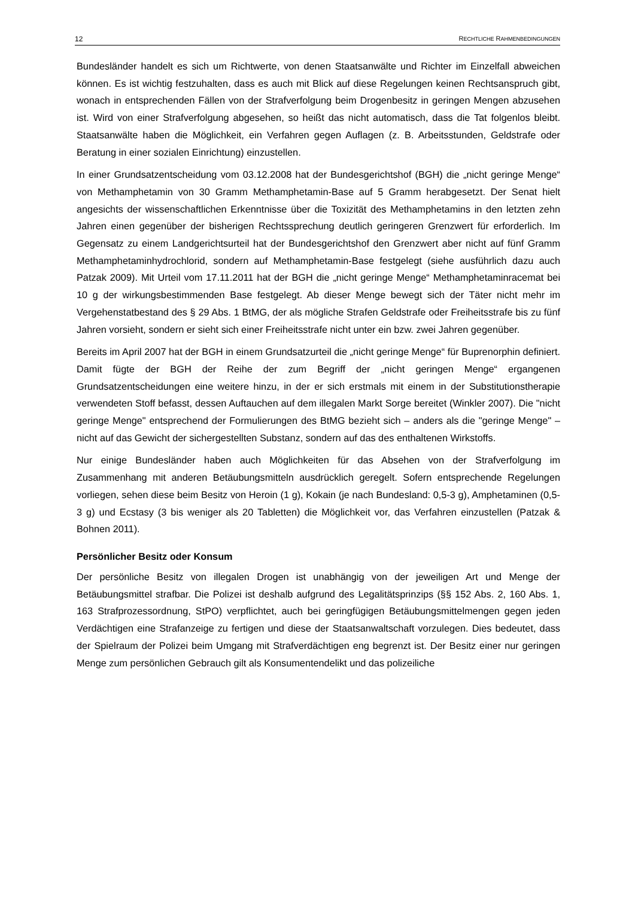12 RECHTLICHE RAHMENBEDINGUNGEN
Bundesländer handelt es sich um Richtwerte, von denen Staatsanwälte und Richter im Einzelfall abweichen können. Es ist wichtig festzuhalten, dass es auch mit Blick auf diese Regelungen keinen Rechtsanspruch gibt, wonach in entsprechenden Fällen von der Strafverfolgung beim Drogenbesitz in geringen Mengen abzusehen ist. Wird von einer Strafverfolgung abgesehen, so heißt das nicht automatisch, dass die Tat folgenlos bleibt. Staatsanwälte haben die Möglichkeit, ein Verfahren gegen Auflagen (z. B. Arbeitsstunden, Geldstrafe oder Beratung in einer sozialen Einrichtung) einzustellen.
In einer Grundsatzentscheidung vom 03.12.2008 hat der Bundesgerichtshof (BGH) die „nicht geringe Menge“ von Methamphetamin von 30 Gramm Methamphetamin-Base auf 5 Gramm herabgesetzt. Der Senat hielt angesichts der wissenschaftlichen Erkenntnisse über die Toxizität des Methamphetamins in den letzten zehn Jahren einen gegenüber der bisherigen Rechtssprechung deutlich geringeren Grenzwert für erforderlich. Im Gegensatz zu einem Landgerichtsurteil hat der Bundesgerichtshof den Grenzwert aber nicht auf fünf Gramm Methamphetaminhydrochlorid, sondern auf Methamphetamin-Base festgelegt (siehe ausführlich dazu auch Patzak 2009). Mit Urteil vom 17.11.2011 hat der BGH die „nicht geringe Menge“ Methamphetaminracemat bei 10 g der wirkungsbestimmenden Base festgelegt. Ab dieser Menge bewegt sich der Täter nicht mehr im Vergehenstatbestand des § 29 Abs. 1 BtMG, der als mögliche Strafen Geldstrafe oder Freiheitsstrafe bis zu fünf Jahren vorsieht, sondern er sieht sich einer Freiheitsstrafe nicht unter ein bzw. zwei Jahren gegenüber.
Bereits im April 2007 hat der BGH in einem Grundsatzurteil die „nicht geringe Menge“ für Buprenorphin definiert. Damit fügte der BGH der Reihe der zum Begriff der „nicht geringen Menge“ ergangenen Grundsatzentscheidungen eine weitere hinzu, in der er sich erstmals mit einem in der Substitutionstherapie verwendeten Stoff befasst, dessen Auftauchen auf dem illegalen Markt Sorge bereitet (Winkler 2007). Die "nicht geringe Menge" entsprechend der Formulierungen des BtMG bezieht sich – anders als die "geringe Menge" – nicht auf das Gewicht der sichergestellten Substanz, sondern auf das des enthaltenen Wirkstoffs.
Nur einige Bundesländer haben auch Möglichkeiten für das Absehen von der Strafverfolgung im Zusammenhang mit anderen Betäubungsmitteln ausdrücklich geregelt. Sofern entsprechende Regelungen vorliegen, sehen diese beim Besitz von Heroin (1 g), Kokain (je nach Bundesland: 0,5-3 g), Amphetaminen (0,5-3 g) und Ecstasy (3 bis weniger als 20 Tabletten) die Möglichkeit vor, das Verfahren einzustellen (Patzak & Bohnen 2011).
Persönlicher Besitz oder Konsum
Der persönliche Besitz von illegalen Drogen ist unabhängig von der jeweiligen Art und Menge der Betäubungsmittel strafbar. Die Polizei ist deshalb aufgrund des Legalitätsprinzips (§§ 152 Abs. 2, 160 Abs. 1, 163 Strafprozessordnung, StPO) verpflichtet, auch bei geringfügigen Betäubungsmittelmengen gegen jeden Verdächtigen eine Strafanzeige zu fertigen und diese der Staatsanwaltschaft vorzulegen. Dies bedeutet, dass der Spielraum der Polizei beim Umgang mit Strafverdächtigen eng begrenzt ist. Der Besitz einer nur geringen Menge zum persönlichen Gebrauch gilt als Konsumentendelikt und das polizeiliche